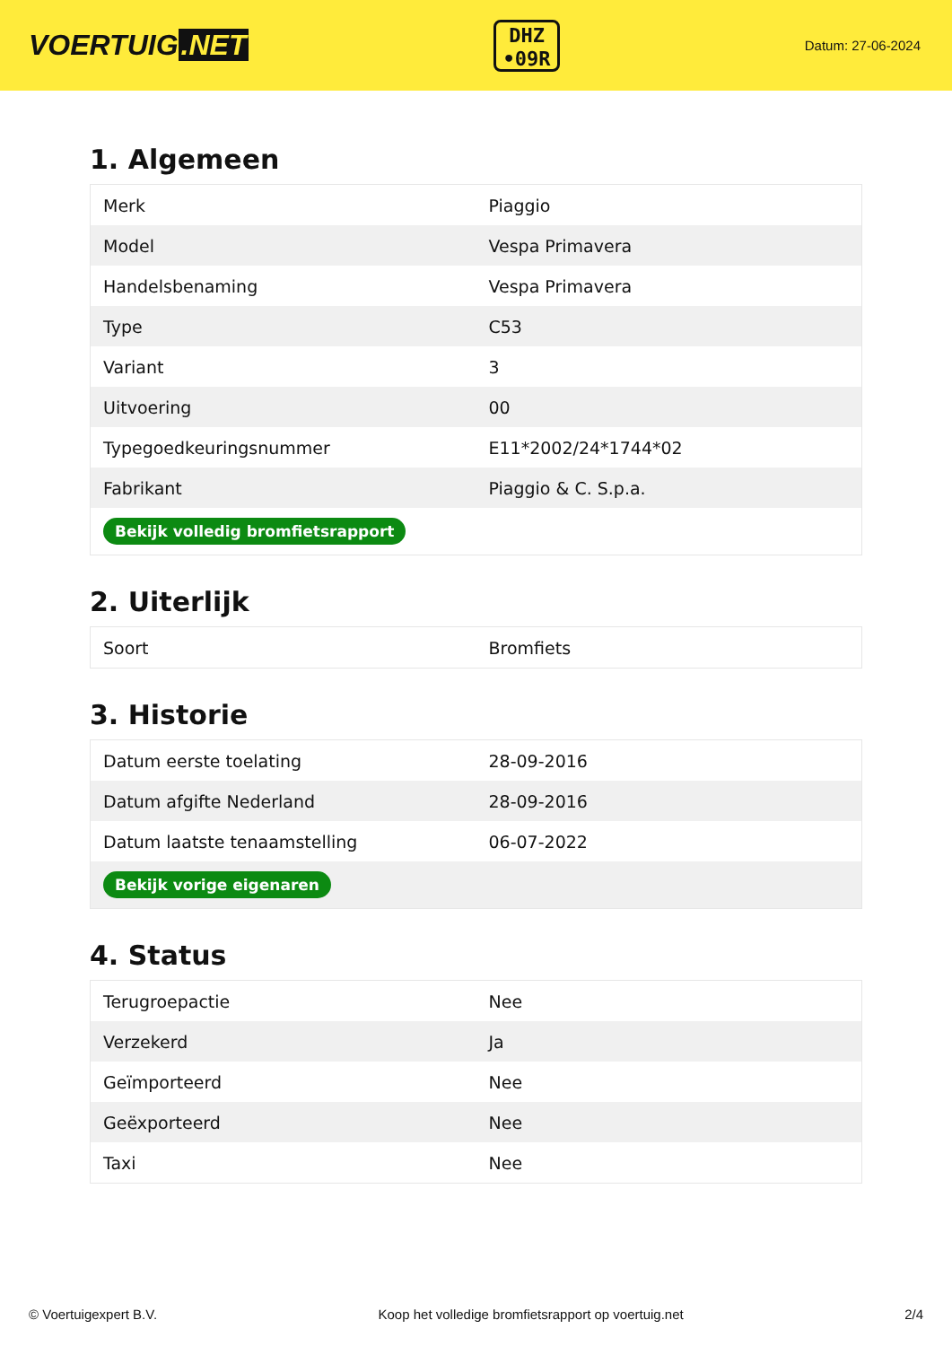VOERTUIG.NET
DHZ
•09R
Datum: 27-06-2024
1. Algemeen
| Merk | Piaggio |
| Model | Vespa Primavera |
| Handelsbenaming | Vespa Primavera |
| Type | C53 |
| Variant | 3 |
| Uitvoering | 00 |
| Typegoedkeuringsnummer | E11*2002/24*1744*02 |
| Fabrikant | Piaggio & C. S.p.a. |
| Bekijk volledig bromfietsrapport | |
2. Uiterlijk
| Soort | Bromfiets |
3. Historie
| Datum eerste toelating | 28-09-2016 |
| Datum afgifte Nederland | 28-09-2016 |
| Datum laatste tenaamstelling | 06-07-2022 |
| Bekijk vorige eigenaren | |
4. Status
| Terugroepactie | Nee |
| Verzekerd | Ja |
| Geïmporteerd | Nee |
| Geëxporteerd | Nee |
| Taxi | Nee |
© Voertuigexpert B.V. Koop het volledige bromfietsrapport op voertuig.net 2/4